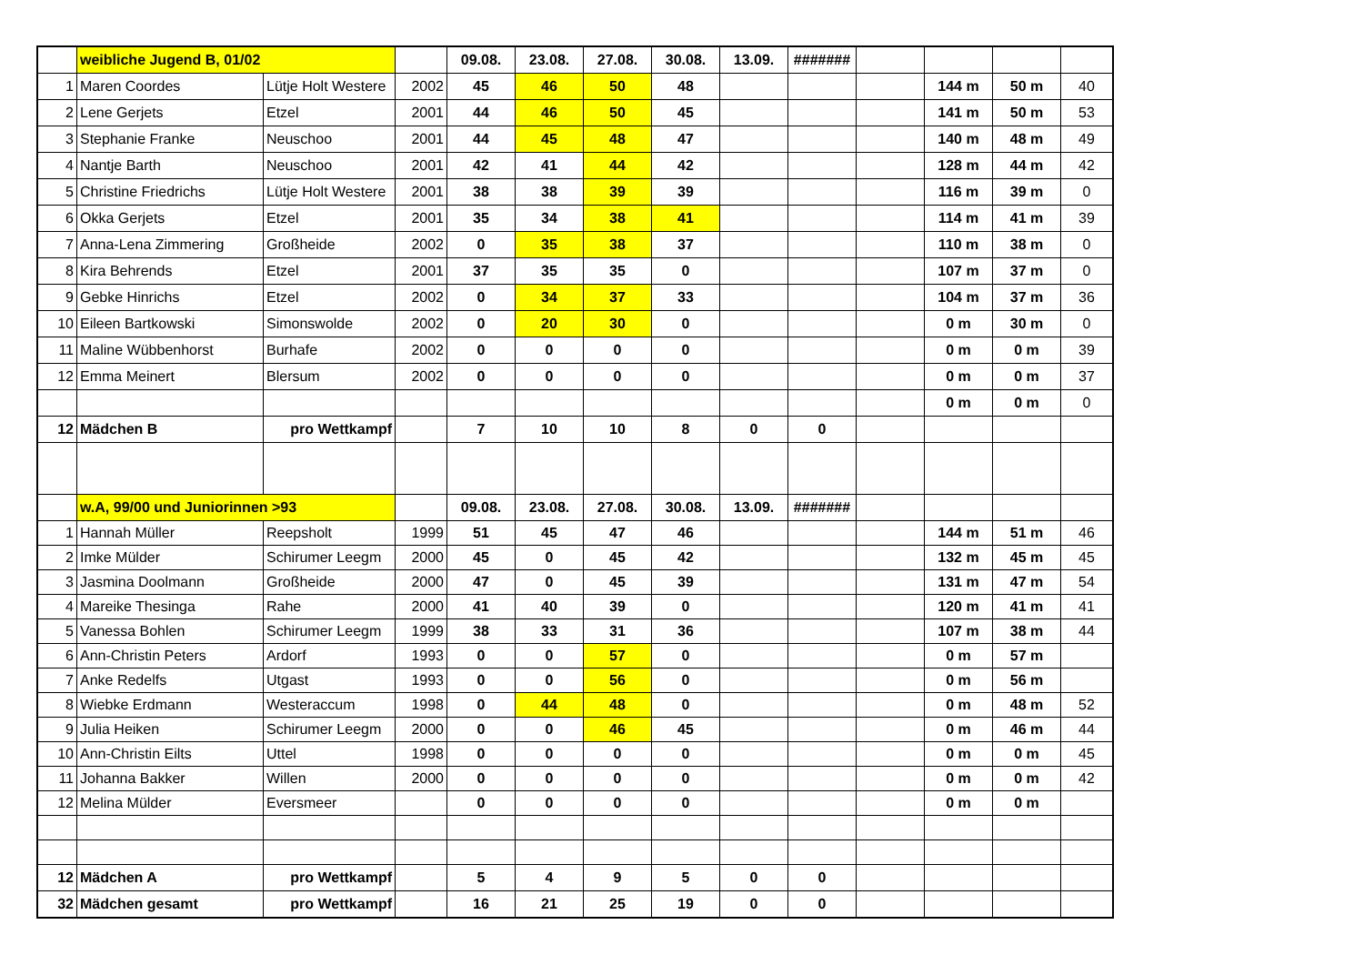| | weibliche Jugend B, 01/02 | | | 09.08. | 23.08. | 27.08. | 30.08. | 13.09. | ####### | | | | |
| 1 | Maren Coordes | Lütje Holt Westere | 2002 | 45 | 46 | 50 | 48 | | | | 144 m | 50 m | 40 |
| 2 | Lene Gerjets | Etzel | 2001 | 44 | 46 | 50 | 45 | | | | 141 m | 50 m | 53 |
| 3 | Stephanie Franke | Neuschoo | 2001 | 44 | 45 | 48 | 47 | | | | 140 m | 48 m | 49 |
| 4 | Nantje Barth | Neuschoo | 2001 | 42 | 41 | 44 | 42 | | | | 128 m | 44 m | 42 |
| 5 | Christine Friedrichs | Lütje Holt Westere | 2001 | 38 | 38 | 39 | 39 | | | | 116 m | 39 m | 0 |
| 6 | Okka Gerjets | Etzel | 2001 | 35 | 34 | 38 | 41 | | | | 114 m | 41 m | 39 |
| 7 | Anna-Lena Zimmering | Großheide | 2002 | 0 | 35 | 38 | 37 | | | | 110 m | 38 m | 0 |
| 8 | Kira Behrends | Etzel | 2001 | 37 | 35 | 35 | 0 | | | | 107 m | 37 m | 0 |
| 9 | Gebke Hinrichs | Etzel | 2002 | 0 | 34 | 37 | 33 | | | | 104 m | 37 m | 36 |
| 10 | Eileen Bartkowski | Simonswolde | 2002 | 0 | 20 | 30 | 0 | | | | 0 m | 30 m | 0 |
| 11 | Maline Wübbenhorst | Burhafe | 2002 | 0 | 0 | 0 | 0 | | | | 0 m | 0 m | 39 |
| 12 | Emma Meinert | Blersum | 2002 | 0 | 0 | 0 | 0 | | | | 0 m | 0 m | 37 |
| | | | | | | | | | | | 0 m | 0 m | 0 |
| 12 | Mädchen B | pro Wettkampf | | 7 | 10 | 10 | 8 | 0 | 0 | | | | |
| | w.A, 99/00 und Juniorinnen >93 | | | 09.08. | 23.08. | 27.08. | 30.08. | 13.09. | ####### | | | | |
| 1 | Hannah Müller | Reepsholt | 1999 | 51 | 45 | 47 | 46 | | | | 144 m | 51 m | 46 |
| 2 | Imke Mülder | Schirumer Leegm | 2000 | 45 | 0 | 45 | 42 | | | | 132 m | 45 m | 45 |
| 3 | Jasmina Doolmann | Großheide | 2000 | 47 | 0 | 45 | 39 | | | | 131 m | 47 m | 54 |
| 4 | Mareike Thesinga | Rahe | 2000 | 41 | 40 | 39 | 0 | | | | 120 m | 41 m | 41 |
| 5 | Vanessa Bohlen | Schirumer Leegm | 1999 | 38 | 33 | 31 | 36 | | | | 107 m | 38 m | 44 |
| 6 | Ann-Christin Peters | Ardorf | 1993 | 0 | 0 | 57 | 0 | | | | 0 m | 57 m | |
| 7 | Anke Redelfs | Utgast | 1993 | 0 | 0 | 56 | 0 | | | | 0 m | 56 m | |
| 8 | Wiebke Erdmann | Westeraccum | 1998 | 0 | 44 | 48 | 0 | | | | 0 m | 48 m | 52 |
| 9 | Julia Heiken | Schirumer Leegm | 2000 | 0 | 0 | 46 | 45 | | | | 0 m | 46 m | 44 |
| 10 | Ann-Christin Eilts | Uttel | 1998 | 0 | 0 | 0 | 0 | | | | 0 m | 0 m | 45 |
| 11 | Johanna Bakker | Willen | 2000 | 0 | 0 | 0 | 0 | | | | 0 m | 0 m | 42 |
| 12 | Melina Mülder | Eversmeer | | 0 | 0 | 0 | 0 | | | | 0 m | 0 m | |
| 12 | Mädchen A | pro Wettkampf | | 5 | 4 | 9 | 5 | 0 | 0 | | | | |
| 32 | Mädchen gesamt | pro Wettkampf | | 16 | 21 | 25 | 19 | 0 | 0 | | | | |